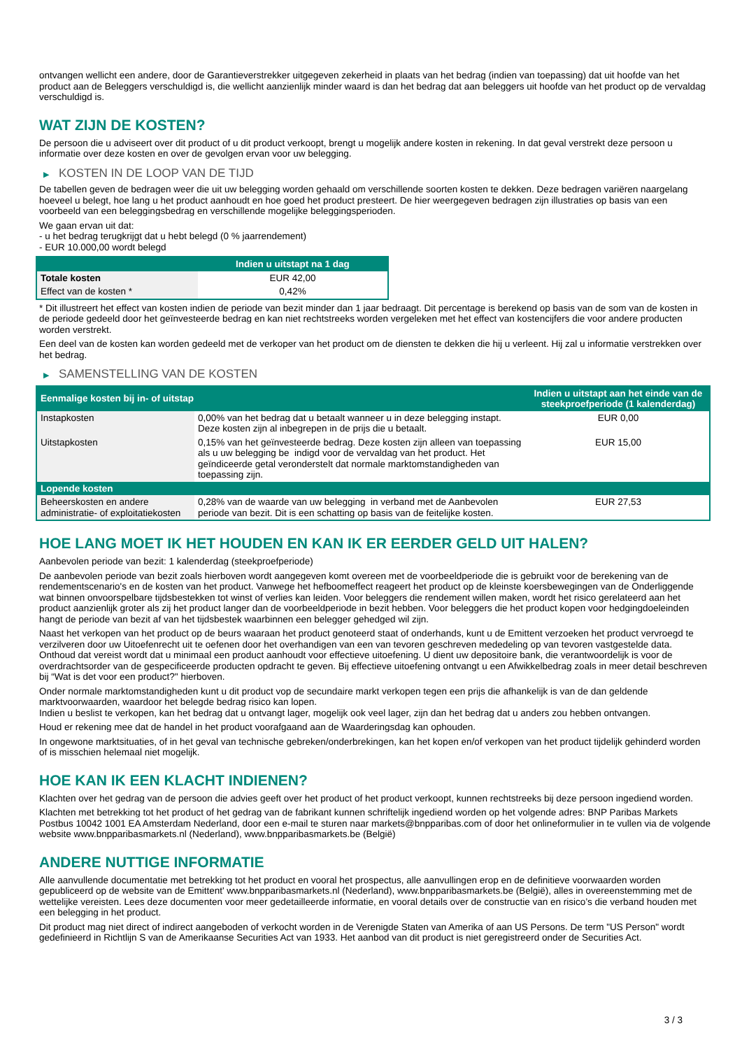ontvangen wellicht een andere, door de Garantieverstrekker uitgegeven zekerheid in plaats van het bedrag (indien van toepassing) dat uit hoofde van het product aan de Beleggers verschuldigd is, die wellicht aanzienlijk minder waard is dan het bedrag dat aan beleggers uit hoofde van het product op de vervaldag verschuldigd is.
WAT ZIJN DE KOSTEN?
De persoon die u adviseert over dit product of u dit product verkoopt, brengt u mogelijk andere kosten in rekening. In dat geval verstrekt deze persoon u informatie over deze kosten en over de gevolgen ervan voor uw belegging.
▶ KOSTEN IN DE LOOP VAN DE TIJD
De tabellen geven de bedragen weer die uit uw belegging worden gehaald om verschillende soorten kosten te dekken. Deze bedragen variëren naargelang hoeveel u belegt, hoe lang u het product aanhoudt en hoe goed het product presteert. De hier weergegeven bedragen zijn illustraties op basis van een voorbeeld van een beleggingsbedrag en verschillende mogelijke beleggingsperioden.
We gaan ervan uit dat:
- u het bedrag terugkrijgt dat u hebt belegd (0 % jaarrendement)
- EUR 10.000,00 wordt belegd
| | Indien u uitstapt na 1 dag |
| --- | --- |
| Totale kosten | EUR 42,00 |
| Effect van de kosten * | 0,42% |
* Dit illustreert het effect van kosten indien de periode van bezit minder dan 1 jaar bedraagt. Dit percentage is berekend op basis van de som van de kosten in de periode gedeeld door het geïnvesteerde bedrag en kan niet rechtstreeks worden vergeleken met het effect van kostencijfers die voor andere producten worden verstrekt.
Een deel van de kosten kan worden gedeeld met de verkoper van het product om de diensten te dekken die hij u verleent. Hij zal u informatie verstrekken over het bedrag.
▶ SAMENSTELLING VAN DE KOSTEN
| Eenmalige kosten bij in- of uitstap | | Indien u uitstapt aan het einde van de steekproefperiode (1 kalenderdag) |
| --- | --- | --- |
| Instapkosten | 0,00% van het bedrag dat u betaalt wanneer u in deze belegging instapt. Deze kosten zijn al inbegrepen in de prijs die u betaalt. | EUR 0,00 |
| Uitstapkosten | 0,15% van het geïnvesteerde bedrag. Deze kosten zijn alleen van toepassing als u uw belegging be indigd voor de vervaldag van het product. Het geïndiceerde getal veronderstelt dat normale marktomstandigheden van toepassing zijn. | EUR 15,00 |
| Lopende kosten | | |
| Beheerskosten en andere administratie- of exploitatiekosten | 0,28% van de waarde van uw belegging in verband met de Aanbevolen periode van bezit. Dit is een schatting op basis van de feitelijke kosten. | EUR 27,53 |
HOE LANG MOET IK HET HOUDEN EN KAN IK ER EERDER GELD UIT HALEN?
Aanbevolen periode van bezit: 1 kalenderdag (steekproefperiode)
De aanbevolen periode van bezit zoals hierboven wordt aangegeven komt overeen met de voorbeeldperiode die is gebruikt voor de berekening van de rendementscenario's en de kosten van het product. Vanwege het hefboomeffect reageert het product op de kleinste koersbewegingen van de Onderliggende wat binnen onvoorspelbare tijdsbestekken tot winst of verlies kan leiden. Voor beleggers die rendement willen maken, wordt het risico gerelateerd aan het product aanzienlijk groter als zij het product langer dan de voorbeeldperiode in bezit hebben. Voor beleggers die het product kopen voor hedgingdoeleinden hangt de periode van bezit af van het tijdsbestek waarbinnen een belegger gehedged wil zijn.
Naast het verkopen van het product op de beurs waaraan het product genoteerd staat of onderhands, kunt u de Emittent verzoeken het product vervroegd te verzilveren door uw Uitoefenrecht uit te oefenen door het overhandigen van een van tevoren geschreven mededeling op van tevoren vastgestelde data. Onthoud dat vereist wordt dat u minimaal een product aanhoudt voor effectieve uitoefening. U dient uw depositoire bank, die verantwoordelijk is voor de overdrachtsorder van de gespecificeerde producten opdracht te geven. Bij effectieve uitoefening ontvangt u een Afwikkelbedrag zoals in meer detail beschreven bij “Wat is det voor een product?" hierboven.
Onder normale marktomstandigheden kunt u dit product vop de secundaire markt verkopen tegen een prijs die afhankelijk is van de dan geldende marktvoorwaarden, waardoor het belegde bedrag risico kan lopen.
Indien u beslist te verkopen, kan het bedrag dat u ontvangt lager, mogelijk ook veel lager, zijn dan het bedrag dat u anders zou hebben ontvangen.
Houd er rekening mee dat de handel in het product voorafgaand aan de Waarderingsdag kan ophouden.
In ongewone marktsituaties, of in het geval van technische gebreken/onderbrekingen, kan het kopen en/of verkopen van het product tijdelijk gehinderd worden of is misschien helemaal niet mogelijk.
HOE KAN IK EEN KLACHT INDIENEN?
Klachten over het gedrag van de persoon die advies geeft over het product of het product verkoopt, kunnen rechtstreeks bij deze persoon ingediend worden.
Klachten met betrekking tot het product of het gedrag van de fabrikant kunnen schriftelijk ingediend worden op het volgende adres: BNP Paribas Markets Postbus 10042 1001 EA Amsterdam Nederland, door een e-mail te sturen naar markets@bnpparibas.com of door het onlineformulier in te vullen via de volgende website www.bnpparibasmarkets.nl (Nederland), www.bnpparibasmarkets.be (België)
ANDERE NUTTIGE INFORMATIE
Alle aanvullende documentatie met betrekking tot het product en vooral het prospectus, alle aanvullingen erop en de definitieve voorwaarden worden gepubliceerd op de website van de Emittent' www.bnpparibasmarkets.nl (Nederland), www.bnpparibasmarkets.be (België), alles in overeenstemming met de wettelijke vereisten. Lees deze documenten voor meer gedetailleerde informatie, en vooral details over de constructie van en risico’s die verband houden met een belegging in het product.
Dit product mag niet direct of indirect aangeboden of verkocht worden in de Verenigde Staten van Amerika of aan US Persons. De term "US Person" wordt gedefinieerd in Richtlijn S van de Amerikaanse Securities Act van 1933. Het aanbod van dit product is niet geregistreerd onder de Securities Act.
3 / 3